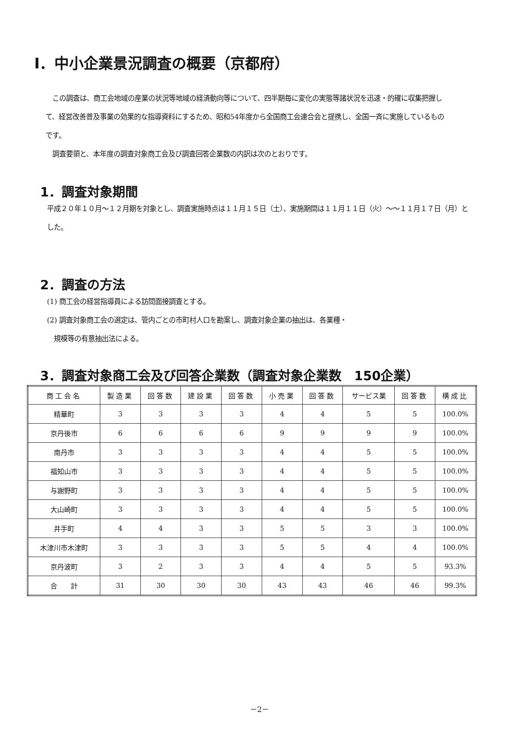Ⅰ．中小企業景況調査の概要（京都府）
　この調査は、商工会地域の産業の状況等地域の経済動向等について、四半期毎に変化の実態等諸状況を迅速・的確に収集把握して、経営改善普及事業の効果的な指導資料にするため、昭和54年度から全国商工会連合会と提携し、全国一斉に実施しているものです。
　調査要領と、本年度の調査対象商工会及び調査回答企業数の内訳は次のとおりです。
1．調査対象期間
平成２０年１０月～１２月期を対象とし、調査実施時点は１１月１５日（土）、実施期間は１１月１１日（火）～～１１月１７日（月）とした。
2．調査の方法
(1) 商工会の経営指導員による訪問面接調査とする。
(2) 調査対象商工会の選定は、管内ごとの市町村人口を勘案し、調査対象企業の抽出は、各業種・
　規模等の有意抽出法による。
3．調査対象商工会及び回答企業数（調査対象企業数　150企業）
| 商工会名 | 製造業 | 回答数 | 建設業 | 回答数 | 小売業 | 回答数 | サービス業 | 回答数 | 構成比 |
| --- | --- | --- | --- | --- | --- | --- | --- | --- | --- |
| 精華町 | 3 | 3 | 3 | 3 | 4 | 4 | 5 | 5 | 100.0% |
| 京丹後市 | 6 | 6 | 6 | 6 | 9 | 9 | 9 | 9 | 100.0% |
| 南丹市 | 3 | 3 | 3 | 3 | 4 | 4 | 5 | 5 | 100.0% |
| 福知山市 | 3 | 3 | 3 | 3 | 4 | 4 | 5 | 5 | 100.0% |
| 与謝野町 | 3 | 3 | 3 | 3 | 4 | 4 | 5 | 5 | 100.0% |
| 大山崎町 | 3 | 3 | 3 | 3 | 4 | 4 | 5 | 5 | 100.0% |
| 井手町 | 4 | 4 | 3 | 3 | 5 | 5 | 3 | 3 | 100.0% |
| 木津川市木津町 | 3 | 3 | 3 | 3 | 5 | 5 | 4 | 4 | 100.0% |
| 京丹波町 | 3 | 2 | 3 | 3 | 4 | 4 | 5 | 5 | 93.3% |
| 合 計 | 31 | 30 | 30 | 30 | 43 | 43 | 46 | 46 | 99.3% |
－2－